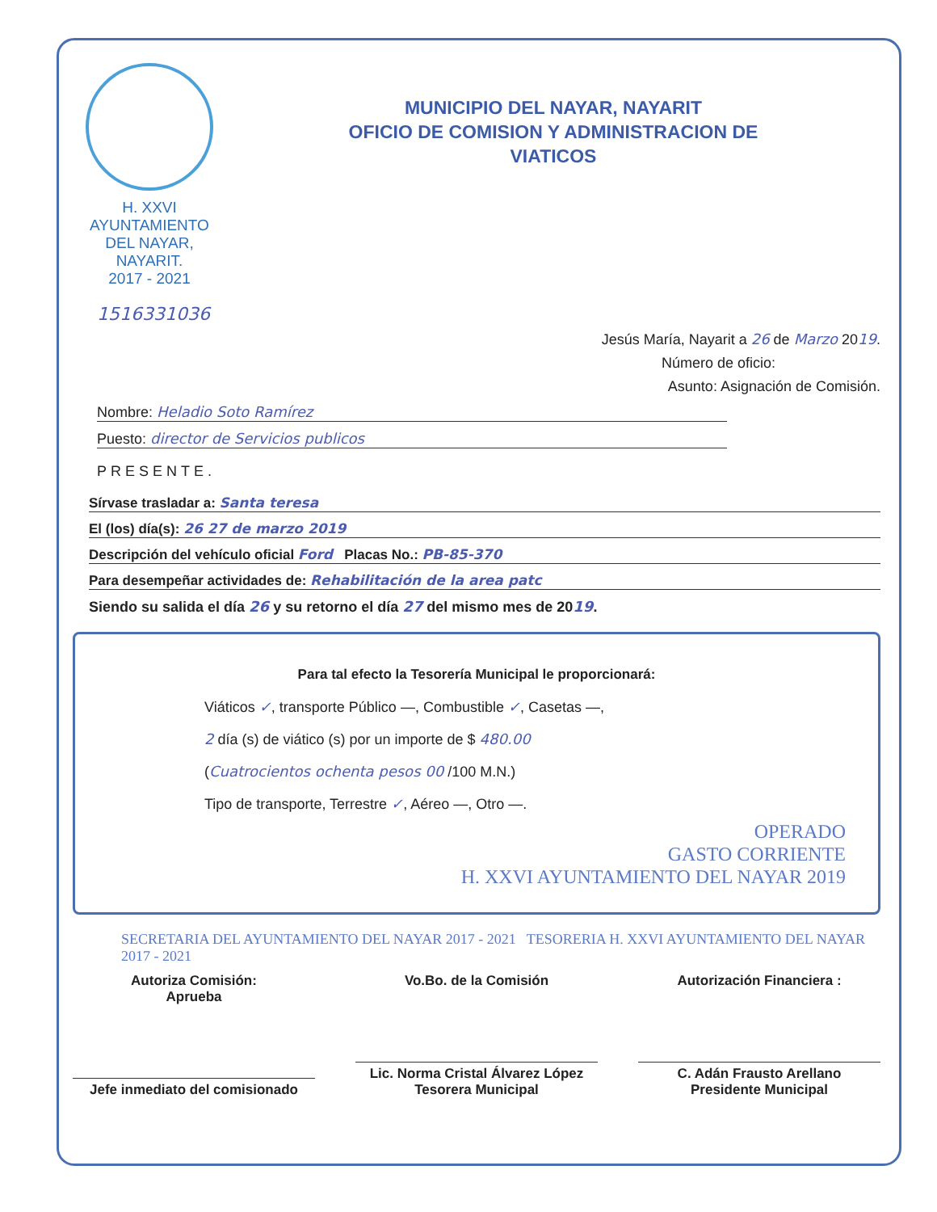H. XXVI AYUNTAMIENTO
DEL NAYAR, NAYARIT.
2017 - 2021
MUNICIPIO DEL NAYAR, NAYARIT
OFICIO DE COMISION Y ADMINISTRACION DE
VIATICOS
1516331036
Jesús María, Nayarit a 26 de Marzo 2019.
Número de oficio:
Asunto: Asignación de Comisión.
Nombre: Heladio Soto Ramírez
Puesto: director de Servicios publicos
PRESENTE.
Sírvase trasladar a: Santa teresa
El (los) día(s): 26 27 de marzo 2019
Descripción del vehículo oficial Ford Placas No.: PB-85-370
Para desempeñar actividades de: Rehabilitación de la area patc
Siendo su salida el día 26 y su retorno el día 27 del mismo mes de 2019.
Para tal efecto la Tesorería Municipal le proporcionará:
Viáticos ✓, transporte Público —, Combustible ✓, Casetas —,
2 día (s) de viático (s) por un importe de $ 480.00
(Cuatrocientos ochenta pesos 00 /100 M.N.)
Tipo de transporte, Terrestre ✓, Aéreo —, Otro —.
OPERADO
GASTO CORRIENTE
H. XXVI AYUNTAMIENTO DEL NAYAR 2019
SECRETARIA DEL AYUNTAMIENTO DEL NAYAR 2017 - 2021 TESORERIA H. XXVI AYUNTAMIENTO DEL NAYAR 2017 - 2021
Autoriza Comisión:
Aprueba
Jefe inmediato del comisionado
Vo.Bo. de la Comisión
Lic. Norma Cristal Álvarez López
Tesorera Municipal
Autorización Financiera :
C. Adán Frausto Arellano
Presidente Municipal